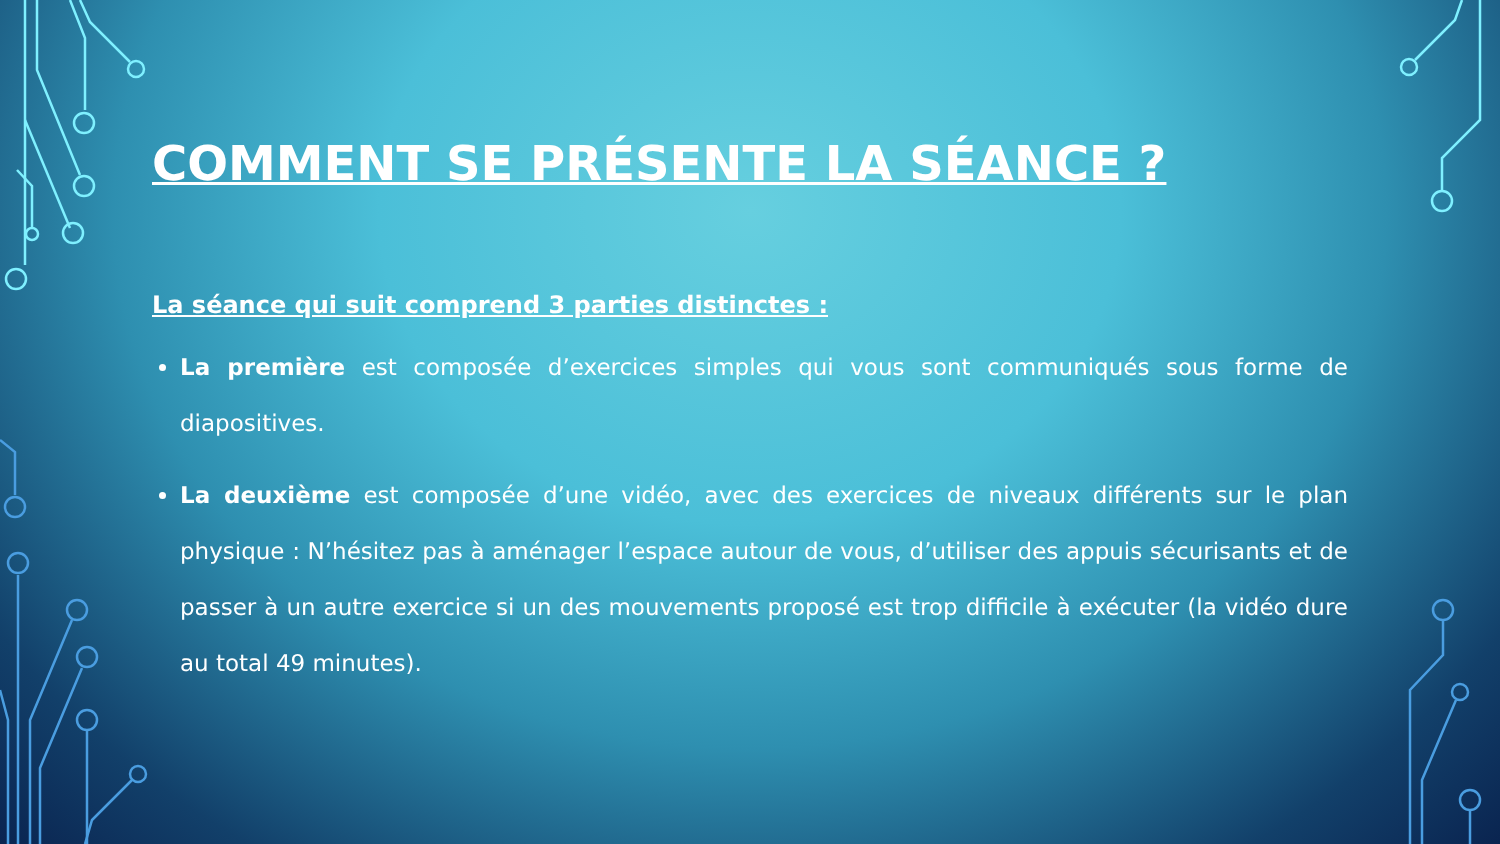COMMENT SE PRÉSENTE LA SÉANCE ?
La séance qui suit comprend 3 parties distinctes :
La première est composée d’exercices simples qui vous sont communiqués sous forme de diapositives.
La deuxième est composée d’une vidéo, avec des exercices de niveaux différents sur le plan physique : N’hésitez pas à aménager l’espace autour de vous, d’utiliser des appuis sécurisants et de passer à un autre exercice si un des mouvements proposé est trop difficile à exécuter (la vidéo dure au total 49 minutes).